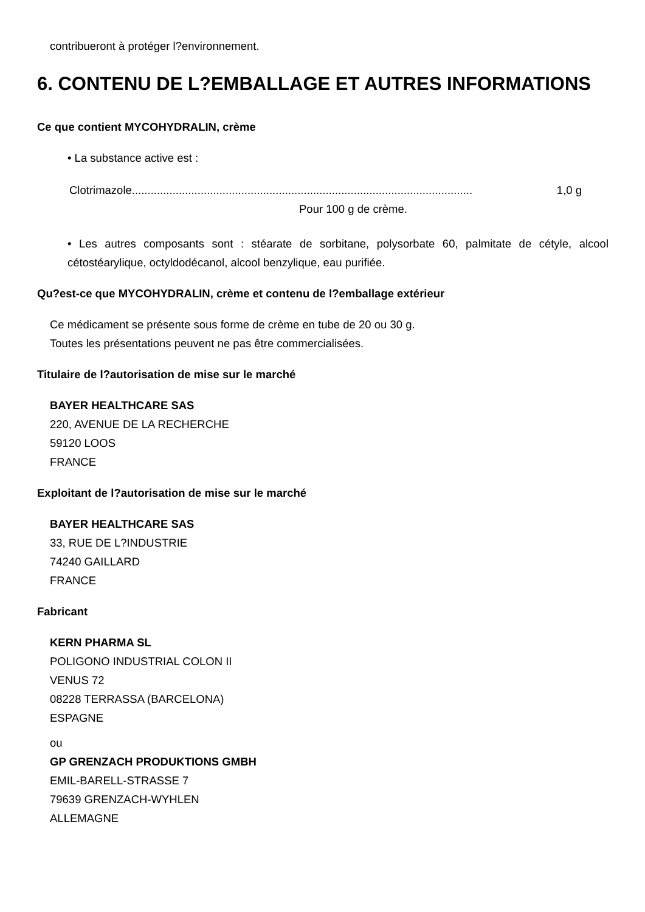contribueront à protéger l?environnement.
6. CONTENU DE L?EMBALLAGE ET AUTRES INFORMATIONS
Ce que contient MYCOHYDRALIN, crème
• La substance active est :
Clotrimazole............................................................................................................. 1,0 g
Pour 100 g de crème.
• Les autres composants sont : stéarate de sorbitane, polysorbate 60, palmitate de cétyle, alcool cétostéarylique, octyldodécanol, alcool benzylique, eau purifiée.
Qu?est-ce que MYCOHYDRALIN, crème et contenu de l?emballage extérieur
Ce médicament se présente sous forme de crème en tube de 20 ou 30 g.
Toutes les présentations peuvent ne pas être commercialisées.
Titulaire de l?autorisation de mise sur le marché
BAYER HEALTHCARE SAS
220, AVENUE DE LA RECHERCHE
59120 LOOS
FRANCE
Exploitant de l?autorisation de mise sur le marché
BAYER HEALTHCARE SAS
33, RUE DE L?INDUSTRIE
74240 GAILLARD
FRANCE
Fabricant
KERN PHARMA SL
POLIGONO INDUSTRIAL COLON II
VENUS 72
08228 TERRASSA (BARCELONA)
ESPAGNE
ou
GP GRENZACH PRODUKTIONS GMBH
EMIL-BARELL-STRASSE 7
79639 GRENZACH-WYHLEN
ALLEMAGNE